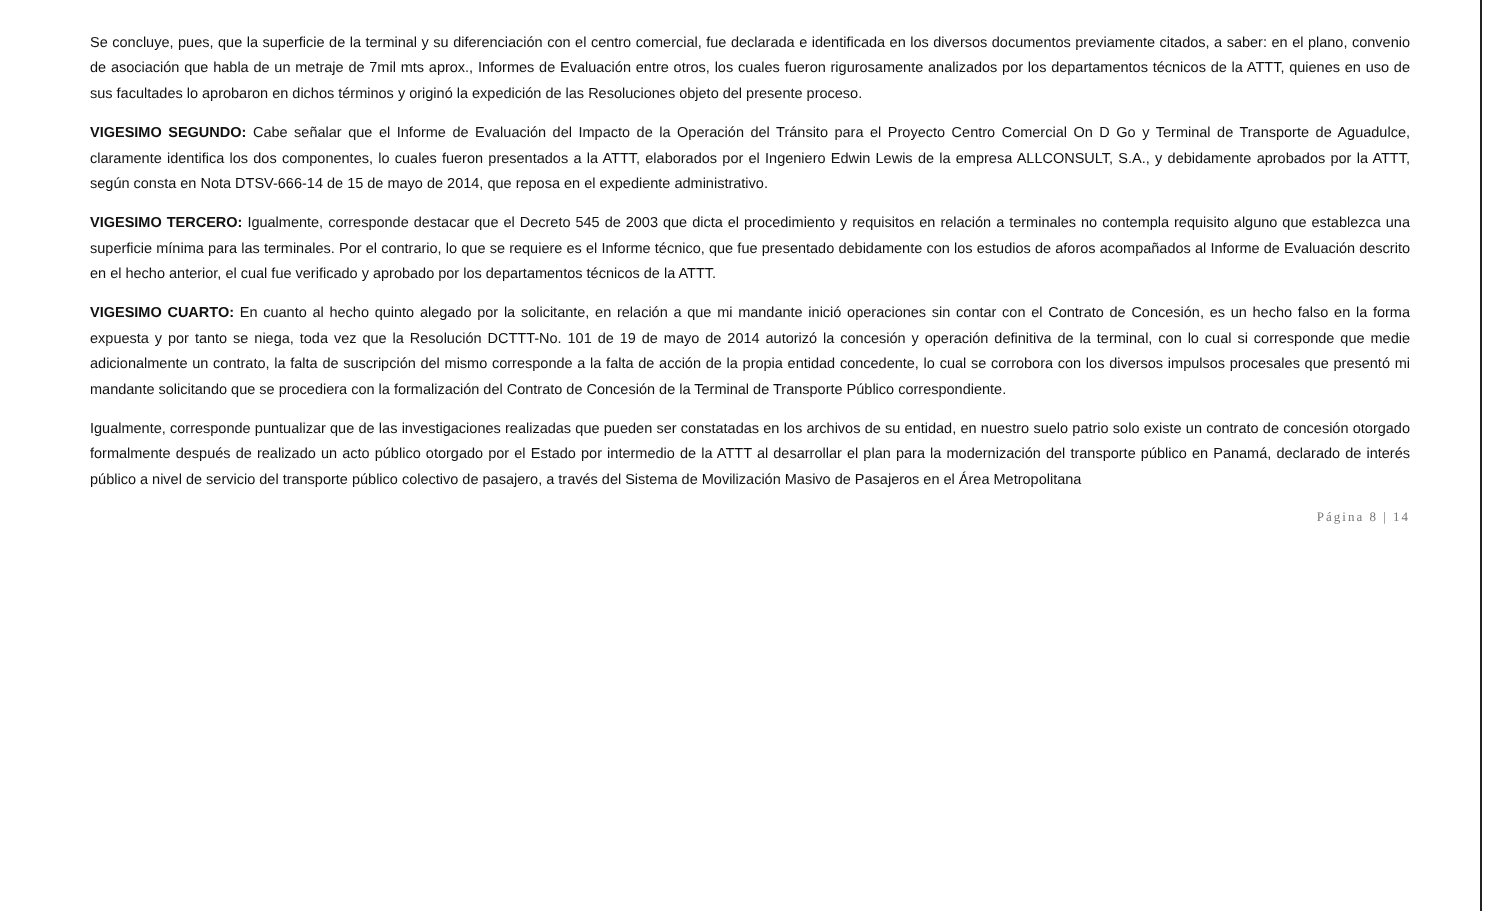Se concluye, pues, que la superficie de la terminal y su diferenciación con el centro comercial, fue declarada e identificada en los diversos documentos previamente citados, a saber: en el plano, convenio de asociación que habla de un metraje de 7mil mts aprox., Informes de Evaluación entre otros, los cuales fueron rigurosamente analizados por los departamentos técnicos de la ATTT, quienes en uso de sus facultades lo aprobaron en dichos términos y originó la expedición de las Resoluciones objeto del presente proceso.
VIGESIMO SEGUNDO: Cabe señalar que el Informe de Evaluación del Impacto de la Operación del Tránsito para el Proyecto Centro Comercial On D Go y Terminal de Transporte de Aguadulce, claramente identifica los dos componentes, lo cuales fueron presentados a la ATTT, elaborados por el Ingeniero Edwin Lewis de la empresa ALLCONSULT, S.A., y debidamente aprobados por la ATTT, según consta en Nota DTSV-666-14 de 15 de mayo de 2014, que reposa en el expediente administrativo.
VIGESIMO TERCERO: Igualmente, corresponde destacar que el Decreto 545 de 2003 que dicta el procedimiento y requisitos en relación a terminales no contempla requisito alguno que establezca una superficie mínima para las terminales. Por el contrario, lo que se requiere es el Informe técnico, que fue presentado debidamente con los estudios de aforos acompañados al Informe de Evaluación descrito en el hecho anterior, el cual fue verificado y aprobado por los departamentos técnicos de la ATTT.
VIGESIMO CUARTO: En cuanto al hecho quinto alegado por la solicitante, en relación a que mi mandante inició operaciones sin contar con el Contrato de Concesión, es un hecho falso en la forma expuesta y por tanto se niega, toda vez que la Resolución DCTTT-No. 101 de 19 de mayo de 2014 autorizó la concesión y operación definitiva de la terminal, con lo cual si corresponde que medie adicionalmente un contrato, la falta de suscripción del mismo corresponde a la falta de acción de la propia entidad concedente, lo cual se corrobora con los diversos impulsos procesales que presentó mi mandante solicitando que se procediera con la formalización del Contrato de Concesión de la Terminal de Transporte Público correspondiente.
Igualmente, corresponde puntualizar que de las investigaciones realizadas que pueden ser constatadas en los archivos de su entidad, en nuestro suelo patrio solo existe un contrato de concesión otorgado formalmente después de realizado un acto público otorgado por el Estado por intermedio de la ATTT al desarrollar el plan para la modernización del transporte público en Panamá, declarado de interés público a nivel de servicio del transporte público colectivo de pasajero, a través del Sistema de Movilización Masivo de Pasajeros en el Área Metropolitana
Página 8 | 14